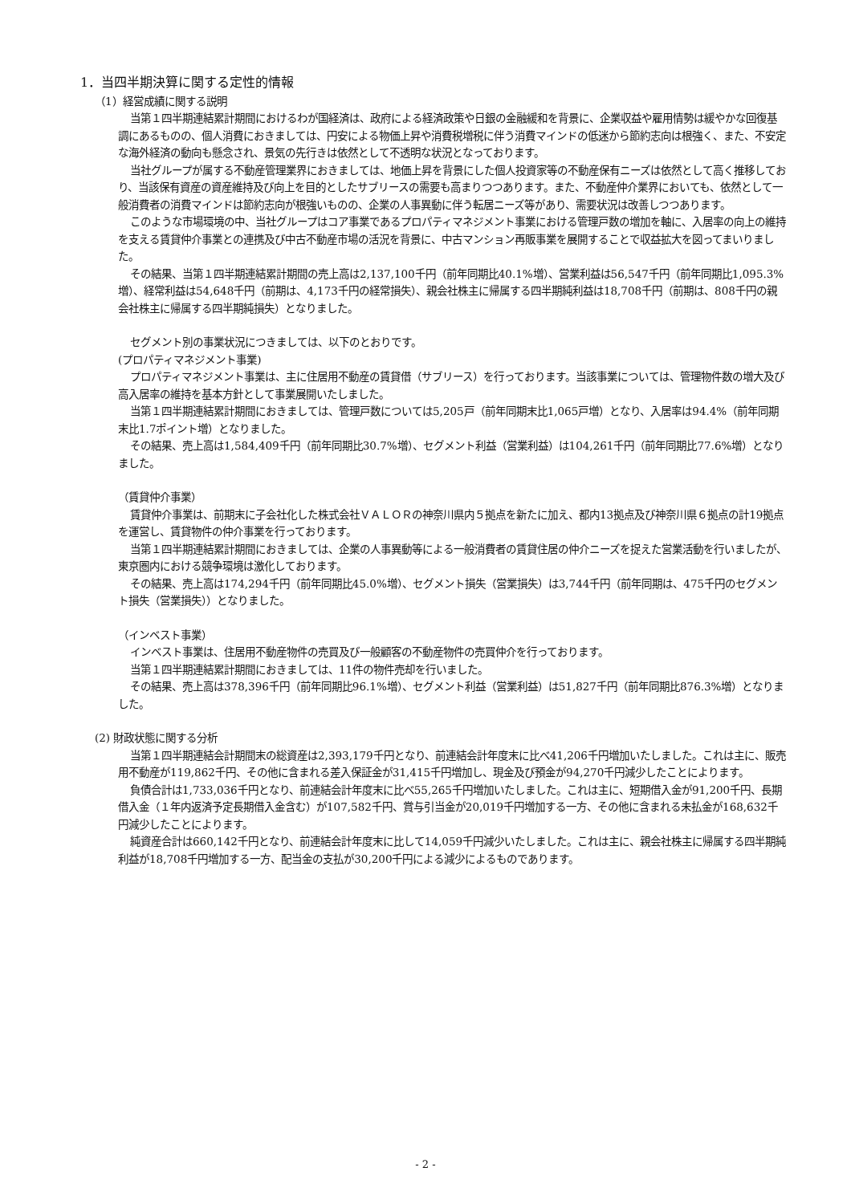1．当四半期決算に関する定性的情報
（1）経営成績に関する説明
当第１四半期連結累計期間におけるわが国経済は、政府による経済政策や日銀の金融緩和を背景に、企業収益や雇用情勢は緩やかな回復基調にあるものの、個人消費におきましては、円安による物価上昇や消費税増税に伴う消費マインドの低迷から節約志向は根強く、また、不安定な海外経済の動向も懸念され、景気の先行きは依然として不透明な状況となっております。
当社グループが属する不動産管理業界におきましては、地価上昇を背景にした個人投資家等の不動産保有ニーズは依然として高く推移しており、当該保有資産の資産維持及び向上を目的としたサブリースの需要も高まりつつあります。また、不動産仲介業界においても、依然として一般消費者の消費マインドは節約志向が根強いものの、企業の人事異動に伴う転居ニーズ等があり、需要状況は改善しつつあります。
このような市場環境の中、当社グループはコア事業であるプロパティマネジメント事業における管理戸数の増加を軸に、入居率の向上の維持を支える賃貸仲介事業との連携及び中古不動産市場の活況を背景に、中古マンション再販事業を展開することで収益拡大を図ってまいりました。
その結果、当第１四半期連結累計期間の売上高は2,137,100千円（前年同期比40.1%増）、営業利益は56,547千円（前年同期比1,095.3%増）、経常利益は54,648千円（前期は、4,173千円の経常損失）、親会社株主に帰属する四半期純利益は18,708千円（前期は、808千円の親会社株主に帰属する四半期純損失）となりました。
セグメント別の事業状況につきましては、以下のとおりです。
(プロパティマネジメント事業)
プロパティマネジメント事業は、主に住居用不動産の賃貸借（サブリース）を行っております。当該事業については、管理物件数の増大及び高入居率の維持を基本方針として事業展開いたしました。
当第１四半期連結累計期間におきましては、管理戸数については5,205戸（前年同期末比1,065戸増）となり、入居率は94.4%（前年同期末比1.7ポイント増）となりました。
その結果、売上高は1,584,409千円（前年同期比30.7%増）、セグメント利益（営業利益）は104,261千円（前年同期比77.6%増）となりました。
（賃貸仲介事業）
賃貸仲介事業は、前期末に子会社化した株式会社ＶＡＬＯＲの神奈川県内５拠点を新たに加え、都内13拠点及び神奈川県６拠点の計19拠点を運営し、賃貸物件の仲介事業を行っております。
当第１四半期連結累計期間におきましては、企業の人事異動等による一般消費者の賃貸住居の仲介ニーズを捉えた営業活動を行いましたが、東京圏内における競争環境は激化しております。
その結果、売上高は174,294千円（前年同期比45.0%増）、セグメント損失（営業損失）は3,744千円（前年同期は、475千円のセグメント損失（営業損失））となりました。
（インベスト事業）
インベスト事業は、住居用不動産物件の売買及び一般顧客の不動産物件の売買仲介を行っております。
当第１四半期連結累計期間におきましては、11件の物件売却を行いました。
その結果、売上高は378,396千円（前年同期比96.1%増）、セグメント利益（営業利益）は51,827千円（前年同期比876.3%増）となりました。
(2) 財政状態に関する分析
当第１四半期連結会計期間末の総資産は2,393,179千円となり、前連結会計年度末に比べ41,206千円増加いたしました。これは主に、販売用不動産が119,862千円、その他に含まれる差入保証金が31,415千円増加し、現金及び預金が94,270千円減少したことによります。
負債合計は1,733,036千円となり、前連結会計年度末に比べ55,265千円増加いたしました。これは主に、短期借入金が91,200千円、長期借入金（１年内返済予定長期借入金含む）が107,582千円、賞与引当金が20,019千円増加する一方、その他に含まれる未払金が168,632千円減少したことによります。
純資産合計は660,142千円となり、前連結会計年度末に比して14,059千円減少いたしました。これは主に、親会社株主に帰属する四半期純利益が18,708千円増加する一方、配当金の支払が30,200千円による減少によるものであります。
- 2 -